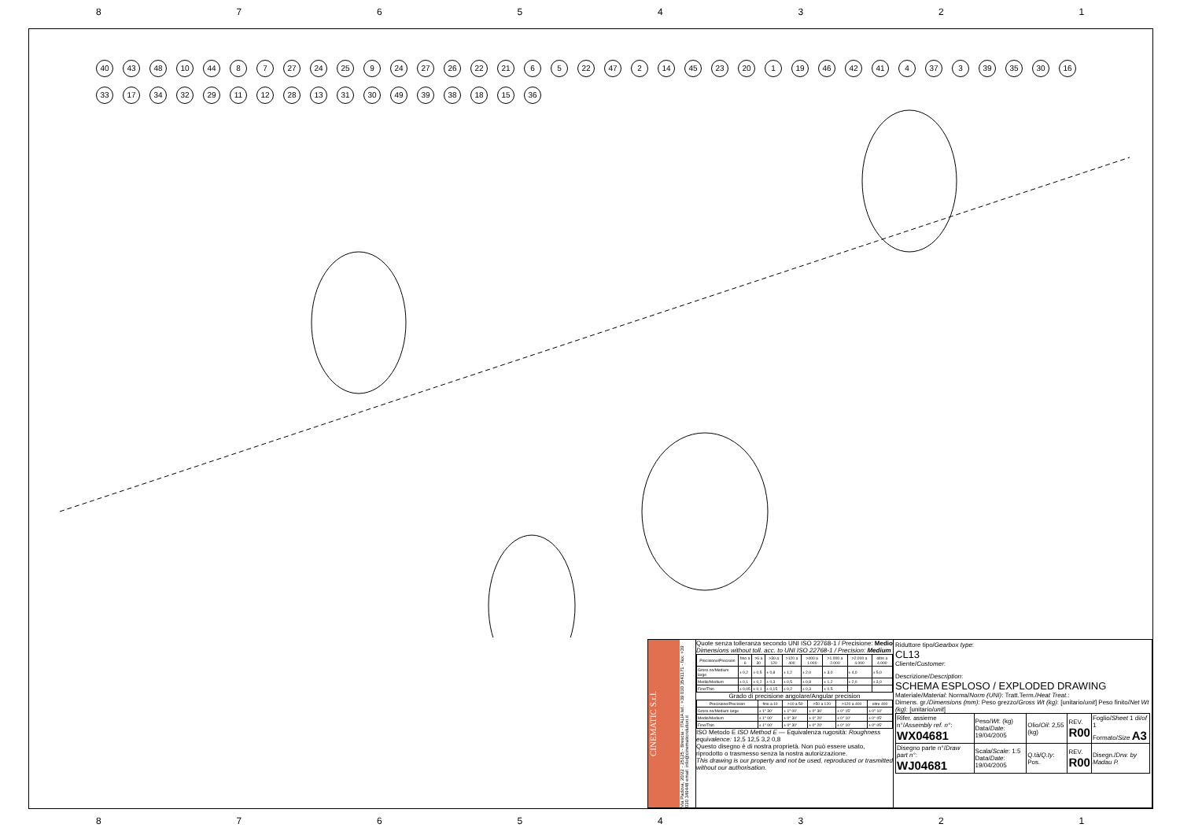87654321
40 43 48 10 44 8 7 27 24 25 9 24 27 26 22 21 6 5 22 47 2 14 45 23 20 1 19 46 42 41 4 37 3 39 35 30 16 33 17 34 32 29 11 12 28 13 31 30 49 39 38 18 15 36
CINEMATIC S.r.l.
Via Padova, 20/22 - 25125 - Brescia - ITALIA tel.: +39 030 3541171 - fax: +39 030 349448 email: info@cinematicriduttori.it
Quote senza tolleranza secondo UNI ISO 22768-1 / Precisione: Medio
Dimensions without toll. acc. to UNI ISO 22768-1 / Precision: Medium
| Precisione/Precision | fino a 6 | >6 a 30 | >30 a 120 | >120 a 400 | >400 a 1.000 | >1.000 a 2.000 | >2.000 a 4.000 | oltre a 4.000 |
| --- | --- | --- | --- | --- | --- | --- | --- | --- |
| Gross.no/Medium large | ± 0,2 | ± 0,5 | ± 0,8 | ± 1,2 | ± 2,0 | ± 3,0 | ± 4,0 | ± 5,0 |
| Medio/Medium | ± 0,1 | ± 0,2 | ± 0,3 | ± 0,5 | ± 0,8 | ± 1,2 | ± 2,0 | ± 3,0 |
| Fine/Thin | ± 0,05 | ± 0,1 | ± 0,15 | ± 0,2 | ± 0,3 | ± 0,5 | | |
Grado di precisione angolare/Angular precision
| Precisione/Precision | fino a 10 | >10 a 50 | >50 a 120 | >120 a 400 | oltre 400 |
| --- | --- | --- | --- | --- | --- |
| Gross.no/Medium large | ± 1° 30' | ± 1° 00' | ± 0° 30' | ± 0° 15' | ± 0° 10' |
| Medio/Medium | ± 1° 00' | ± 0° 30' | ± 0° 20' | ± 0° 10' | ± 0° 05' |
| Fine/Thin | ± 1° 00' | ± 0° 30' | ± 0° 20' | ± 0° 10' | ± 0° 05' |
ISO Metodo E ISO Method E — Equivalenza rugosità: Roughness equivalence: 12,5 12,5 3,2 0,8
Questo disegno è di nostra proprietà. Non può essere usato, riprodotto o trasmesso senza la nostra autorizzazione.
This drawing is our property and not be used, reproduced or trasmitted without our authorisation.
Riduttore tipo/Gearbox type:
CL13
Cliente/Customer:
Descrizione/Description:
SCHEMA ESPLOSO / EXPLODED DRAWING
Materiale/Material: Norma/Norm (UNI): Tratt.Term./Heat Treat.:
Dimens. gr./Dimensions (mm): Peso grezzo/Gross Wt (kg): [unitario/unit] Peso finito/Net Wt (kg): [unitario/unit]
| Rifer. assieme n°/ Assembly ref. n° : WX04681 | Peso/ Wt : (kg) Data/ Date : 19/04/2005 | Olio/ Oil : 2,55 (kg) | REV. R00 | Foglio/ Sheet 1 di/ of 1 Formato/ Size A3 |
| Disegno parte n°/ Draw part n° : WJ04681 | Scala/ Scale : 1:5 Data/ Date : 19/04/2005 | Q.tà/ Q.ty : Pos. | REV. R00 | Disegn./ Drw. by Madau P. |
87654321